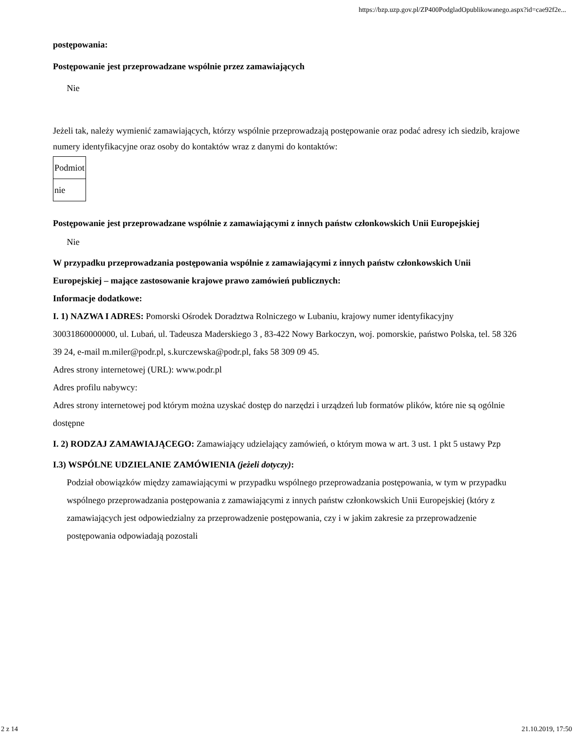https://bzp.uzp.gov.pl/ZP400PodgladOpublikowanego.aspx?id=cae92f2e...
postępowania:
Postępowanie jest przeprowadzane wspólnie przez zamawiających
Nie
Jeżeli tak, należy wymienić zamawiających, którzy wspólnie przeprowadzają postępowanie oraz podać adresy ich siedzib, krajowe numery identyfikacyjne oraz osoby do kontaktów wraz z danymi do kontaktów:
| Podmiot |
| nie |
Postępowanie jest przeprowadzane wspólnie z zamawiającymi z innych państw członkowskich Unii Europejskiej
Nie
W przypadku przeprowadzania postępowania wspólnie z zamawiającymi z innych państw członkowskich Unii Europejskiej – mające zastosowanie krajowe prawo zamówień publicznych:
Informacje dodatkowe:
I. 1) NAZWA I ADRES: Pomorski Ośrodek Doradztwa Rolniczego w Lubaniu, krajowy numer identyfikacyjny 30031860000000, ul. Lubań, ul. Tadeusza Maderskiego 3 , 83-422 Nowy Barkoczyn, woj. pomorskie, państwo Polska, tel. 58 326 39 24, e-mail m.miler@podr.pl, s.kurczewska@podr.pl, faks 58 309 09 45.
Adres strony internetowej (URL): www.podr.pl
Adres profilu nabywcy:
Adres strony internetowej pod którym można uzyskać dostęp do narzędzi i urządzeń lub formatów plików, które nie są ogólnie dostępne
I. 2) RODZAJ ZAMAWIAJĄCEGO: Zamawiający udzielający zamówień, o którym mowa w art. 3 ust. 1 pkt 5 ustawy Pzp
I.3) WSPÓLNE UDZIELANIE ZAMÓWIENIA (jeżeli dotyczy):
Podział obowiązków między zamawiającymi w przypadku wspólnego przeprowadzania postępowania, w tym w przypadku wspólnego przeprowadzania postępowania z zamawiającymi z innych państw członkowskich Unii Europejskiej (który z zamawiających jest odpowiedzialny za przeprowadzenie postępowania, czy i w jakim zakresie za przeprowadzenie postępowania odpowiadają pozostali
2 z 14 21.10.2019, 17:50